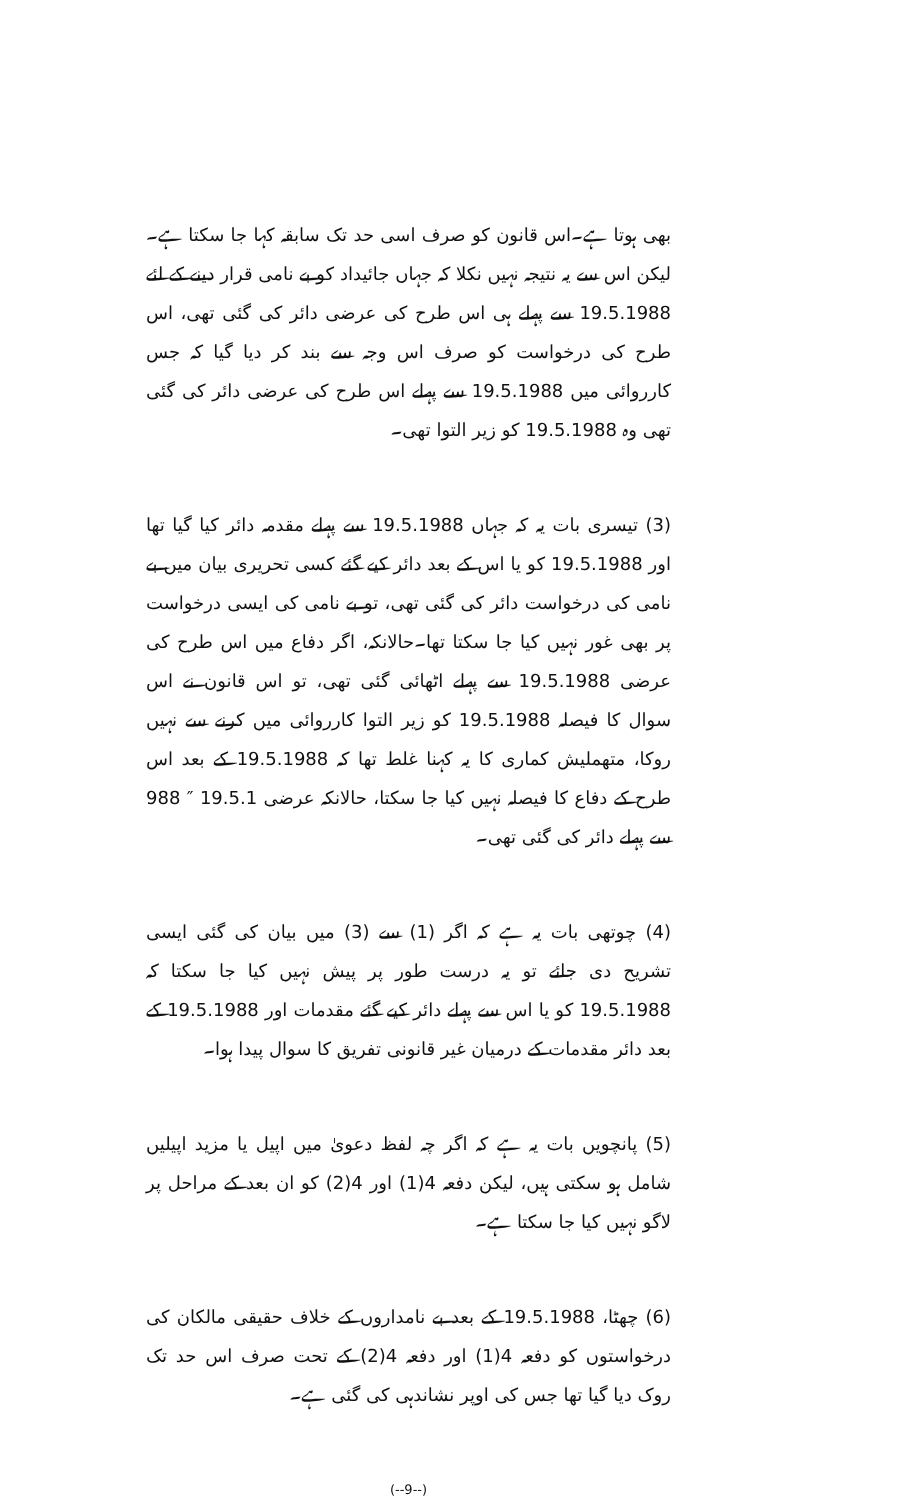بھی ہوتا ہے۔اس قانون کو صرف اسی حد تک سابقہ کہا جا سکتا ہے۔لیکن اس سے یہ نتیجہ نہیں نکلا کہ جہاں جائیداد کو بے نامی قرار دینے کے لئے 19.5.1988 سے پہلے ہی اس طرح کی عرضی دائر کی گئی تھی، اس طرح کی درخواست کو صرف اس وجہ سے بند کر دیا گیا کہ جس کارروائی میں 19.5.1988 سے پہلے اس طرح کی عرضی دائر کی گئی تھی وہ 19.5.1988 کو زیر التوا تھی۔
(3) تیسری بات یہ کہ جہاں 19.5.1988 سے پہلے مقدمہ دائر کیا گیا تھا اور 19.5.1988 کو یا اس کے بعد دائر کیے گئے کسی تحریری بیان میں بے نامی کی درخواست دائر کی گئی تھی، تو بے نامی کی ایسی درخواست پر بھی غور نہیں کیا جا سکتا تھا۔حالانکہ، اگر دفاع میں اس طرح کی عرضی 19.5.1988 سے پہلے اٹھائی گئی تھی، تو اس قانون نے اس سوال کا فیصلہ 19.5.1988 کو زیر التوا کارروائی میں کرنے سے نہیں روکا، متھملیش کماری کا یہ کہنا غلط تھا کہ 19.5.1988 کے بعد اس طرح کے دفاع کا فیصلہ نہیں کیا جا سکتا، حالانکہ عرضی 19.5.1 ″ 988 سے پہلے دائر کی گئی تھی۔
(4) چوتھی بات یہ ہے کہ اگر (1) سے (3) میں بیان کی گئی ایسی تشریح دی جائے تو یہ درست طور پر پیش نہیں کیا جا سکتا کہ 19.5.1988 کو یا اس سے پہلے دائر کیے گئے مقدمات اور 19.5.1988 کے بعد دائر مقدمات کے درمیان غیر قانونی تفریق کا سوال پیدا ہوا۔
(5) پانچویں بات یہ ہے کہ اگر چہ لفظ دعویٰ میں اپیل یا مزید اپیلیں شامل ہو سکتی ہیں، لیکن دفعہ 4(1) اور 4(2) کو ان بعد کے مراحل پر لاگو نہیں کیا جا سکتا ہے۔
(6) چھٹا، 19.5.1988 کے بعد بے نامداروں کے خلاف حقیقی مالکان کی درخواستوں کو دفعہ 4(1) اور دفعہ 4(2) کے تحت صرف اس حد تک روک دیا گیا تھا جس کی اوپر نشاندہی کی گئی ہے۔
(--9--)